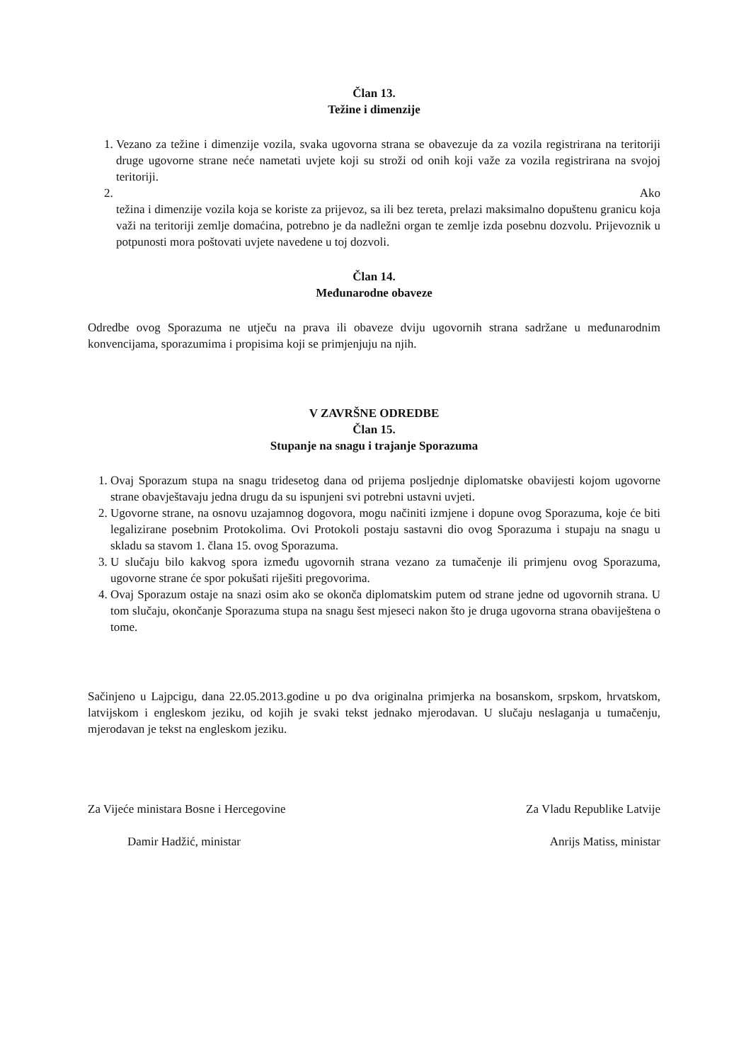Član 13.
Težine i dimenzije
1. Vezano za težine i dimenzije vozila, svaka ugovorna strana se obavezuje da za vozila registrirana na teritoriji druge ugovorne strane neće nametati uvjete koji su stroži od onih koji važe za vozila registrirana na svojoj teritoriji.
2.
Ako
težina i dimenzije vozila koja se koriste za prijevoz, sa ili bez tereta, prelazi maksimalno dopuštenu granicu koja važi na teritoriji zemlje domaćina, potrebno je da nadležni organ te zemlje izda posebnu dozvolu. Prijevoznik u potpunosti mora poštovati uvjete navedene u toj dozvoli.
Član 14.
Međunarodne obaveze
Odredbe ovog Sporazuma ne utječu na prava ili obaveze dviju ugovornih strana sadržane u međunarodnim konvencijama, sporazumima i propisima koji se primjenjuju na njih.
V ZAVRŠNE ODREDBE
Član 15.
Stupanje na snagu i trajanje Sporazuma
1. Ovaj Sporazum stupa na snagu tridesetog dana od prijema posljednje diplomatske obavijesti kojom ugovorne strane obavještavaju jedna drugu da su ispunjeni svi potrebni ustavni uvjeti.
2. Ugovorne strane, na osnovu uzajamnog dogovora, mogu načiniti izmjene i dopune ovog Sporazuma, koje će biti legalizirane posebnim Protokolima. Ovi Protokoli postaju sastavni dio ovog Sporazuma i stupaju na snagu u skladu sa stavom 1. člana 15. ovog Sporazuma.
3. U slučaju bilo kakvog spora između ugovornih strana vezano za tumačenje ili primjenu ovog Sporazuma, ugovorne strane će spor pokušati riješiti pregovorima.
4. Ovaj Sporazum ostaje na snazi osim ako se okonča diplomatskim putem od strane jedne od ugovornih strana. U tom slučaju, okončanje Sporazuma stupa na snagu šest mjeseci nakon što je druga ugovorna strana obaviještena o tome.
Sačinjeno u Lajpcigu, dana 22.05.2013.godine u po dva originalna primjerka na bosanskom, srpskom, hrvatskom, latvijskom i engleskom jeziku, od kojih je svaki tekst jednako mjerodavan. U slučaju neslaganja u tumačenju, mjerodavan je tekst na engleskom jeziku.
Za Vijeće ministara Bosne i Hercegovine
Damir Hadžić, ministar
Za Vladu Republike Latvije
Anrijs Matiss, ministar